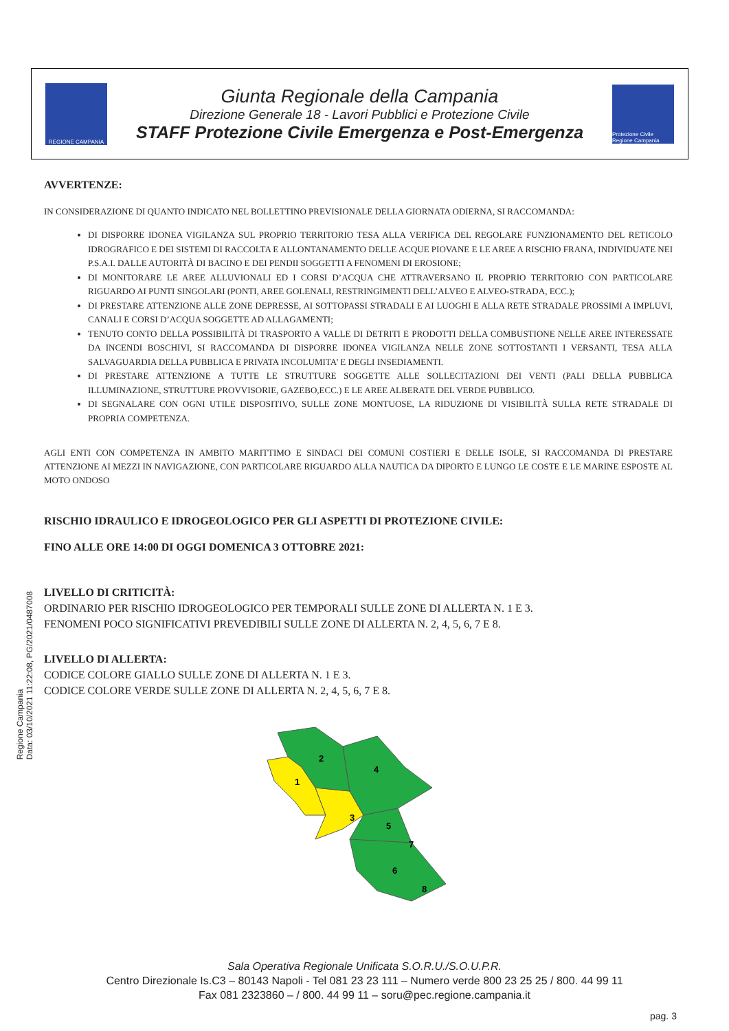REGIONE CAMPANIA
Giunta Regionale della Campania
Direzione Generale 18 - Lavori Pubblici e Protezione Civile
STAFF Protezione Civile Emergenza e Post-Emergenza
Protezione Civile Regione Campania
AVVERTENZE:
IN CONSIDERAZIONE DI QUANTO INDICATO NEL BOLLETTINO PREVISIONALE DELLA GIORNATA ODIERNA, SI RACCOMANDA:
DI DISPORRE IDONEA VIGILANZA SUL PROPRIO TERRITORIO TESA ALLA VERIFICA DEL REGOLARE FUNZIONAMENTO DEL RETICOLO IDROGRAFICO E DEI SISTEMI DI RACCOLTA E ALLONTANAMENTO DELLE ACQUE PIOVANE E LE AREE A RISCHIO FRANA, INDIVIDUATE NEI P.S.A.I. DALLE AUTORITÀ DI BACINO E DEI PENDII SOGGETTI A FENOMENI DI EROSIONE;
DI MONITORARE LE AREE ALLUVIONALI ED I CORSI D’ACQUA CHE ATTRAVERSANO IL PROPRIO TERRITORIO CON PARTICOLARE RIGUARDO AI PUNTI SINGOLARI (PONTI, AREE GOLENALI, RESTRINGIMENTI DELL’ALVEO E ALVEO-STRADA, ECC.);
DI PRESTARE ATTENZIONE ALLE ZONE DEPRESSE, AI SOTTOPASSI STRADALI E AI LUOGHI E ALLA RETE STRADALE PROSSIMI A IMPLUVI, CANALI E CORSI D’ACQUA SOGGETTE AD ALLAGAMENTI;
TENUTO CONTO DELLA POSSIBILITÀ DI TRASPORTO A VALLE DI DETRITI E PRODOTTI DELLA COMBUSTIONE NELLE AREE INTERESSATE DA INCENDI BOSCHIVI, SI RACCOMANDA DI DISPORRE IDONEA VIGILANZA NELLE ZONE SOTTOSTANTI I VERSANTI, TESA ALLA SALVAGUARDIA DELLA PUBBLICA E PRIVATA INCOLUMITA’ E DEGLI INSEDIAMENTI.
DI PRESTARE ATTENZIONE A TUTTE LE STRUTTURE SOGGETTE ALLE SOLLECITAZIONI DEI VENTI (PALI DELLA PUBBLICA ILLUMINAZIONE, STRUTTURE PROVVISORIE, GAZEBO,ECC.) E LE AREE ALBERATE DEL VERDE PUBBLICO.
DI SEGNALARE CON OGNI UTILE DISPOSITIVO, SULLE ZONE MONTUOSE, LA RIDUZIONE DI VISIBILITÀ SULLA RETE STRADALE DI PROPRIA COMPETENZA.
AGLI ENTI CON COMPETENZA IN AMBITO MARITTIMO E SINDACI DEI COMUNI COSTIERI E DELLE ISOLE, SI RACCOMANDA DI PRESTARE ATTENZIONE AI MEZZI IN NAVIGAZIONE, CON PARTICOLARE RIGUARDO ALLA NAUTICA DA DIPORTO E LUNGO LE COSTE E LE MARINE ESPOSTE AL MOTO ONDOSO
RISCHIO IDRAULICO E IDROGEOLOGICO PER GLI ASPETTI DI PROTEZIONE CIVILE:
FINO ALLE ORE 14:00 DI OGGI DOMENICA 3 OTTOBRE 2021:
LIVELLO DI CRITICITÀ:
ORDINARIO PER RISCHIO IDROGEOLOGICO PER TEMPORALI SULLE ZONE DI ALLERTA N. 1 E 3.
FENOMENI POCO SIGNIFICATIVI PREVEDIBILI SULLE ZONE DI ALLERTA N. 2, 4, 5, 6, 7 E 8.
LIVELLO DI ALLERTA:
CODICE COLORE GIALLO SULLE ZONE DI ALLERTA N. 1 E 3.
CODICE COLORE VERDE SULLE ZONE DI ALLERTA N. 2, 4, 5, 6, 7 E 8.
1
2
3
4
5
6
7
8
Regione Campania
Data: 03/10/2021 11:22:08, PG/2021/0487008
Sala Operativa Regionale Unificata S.O.R.U./S.O.U.P.R.
Centro Direzionale Is.C3 – 80143 Napoli - Tel 081 23 23 111 – Numero verde 800 23 25 25 / 800. 44 99 11
Fax 081 2323860 – / 800. 44 99 11 – soru@pec.regione.campania.it
pag. 3